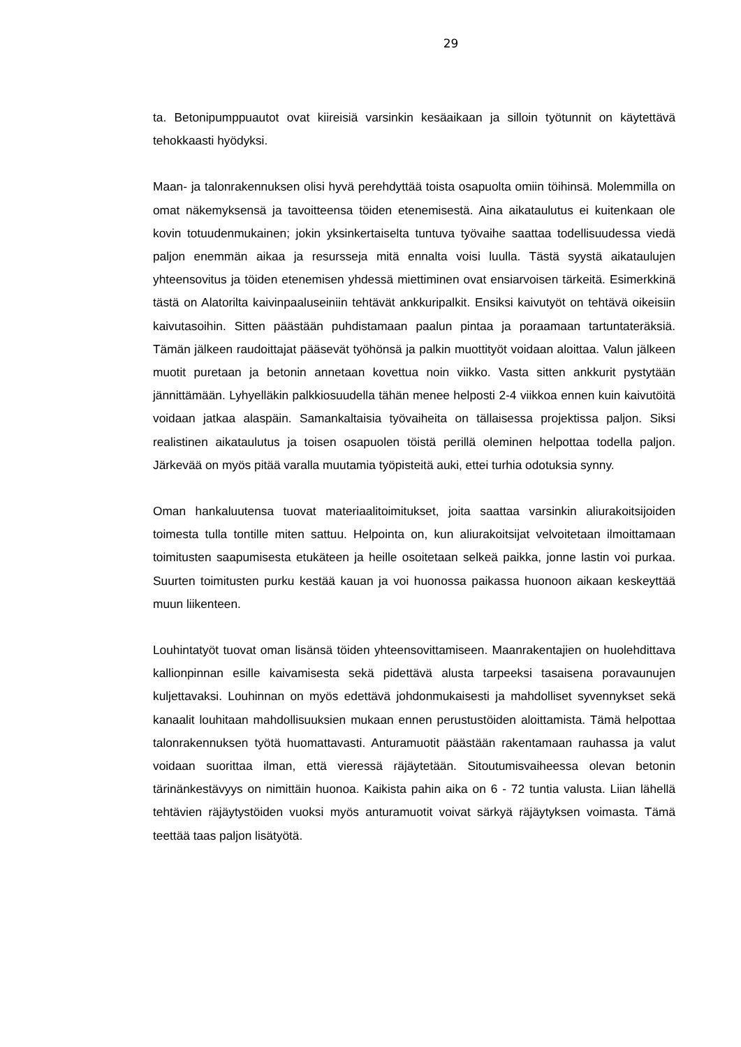29
ta. Betonipumppuautot ovat kiireisiä varsinkin kesäaikaan ja silloin työtunnit on käytettävä tehokkaasti hyödyksi.
Maan- ja talonrakennuksen olisi hyvä perehdyttää toista osapuolta omiin töihinsä. Molemmilla on omat näkemyksensä ja tavoitteensa töiden etenemisestä. Aina aikataulutus ei kuitenkaan ole kovin totuudenmukainen; jokin yksinkertaiselta tuntuva työvaihe saattaa todellisuudessa viedä paljon enemmän aikaa ja resursseja mitä ennalta voisi luulla. Tästä syystä aikataulujen yhteensovitus ja töiden etenemisen yhdessä miettiminen ovat ensiarvoisen tärkeitä. Esimerkkinä tästä on Alatorilta kaivinpaaluseiniin tehtävät ankkuripalkit. Ensiksi kaivutyöt on tehtävä oikeisiin kaivutasoihin. Sitten päästään puhdistamaan paalun pintaa ja poraamaan tartuntateräksiä. Tämän jälkeen raudoittajat pääsevät työhönsä ja palkin muottityöt voidaan aloittaa. Valun jälkeen muotit puretaan ja betonin annetaan kovettua noin viikko. Vasta sitten ankkurit pystytään jännittämään. Lyhyelläkin palkkiosuudella tähän menee helposti 2-4 viikkoa ennen kuin kaivutöitä voidaan jatkaa alaspäin. Samankaltaisia työvaiheita on tällaisessa projektissa paljon. Siksi realistinen aikataulutus ja toisen osapuolen töistä perillä oleminen helpottaa todella paljon. Järkevää on myös pitää varalla muutamia työpisteitä auki, ettei turhia odotuksia synny.
Oman hankaluutensa tuovat materiaalitoimitukset, joita saattaa varsinkin aliurakoitsijoiden toimesta tulla tontille miten sattuu. Helpointa on, kun aliurakoitsijat velvoitetaan ilmoittamaan toimitusten saapumisesta etukäteen ja heille osoitetaan selkeä paikka, jonne lastin voi purkaa. Suurten toimitusten purku kestää kauan ja voi huonossa paikassa huonoon aikaan keskeyttää muun liikenteen.
Louhintatyöt tuovat oman lisänsä töiden yhteensovittamiseen. Maanrakentajien on huolehdittava kallionpinnan esille kaivamisesta sekä pidettävä alusta tarpeeksi tasaisena poravaunujen kuljettavaksi. Louhinnan on myös edettävä johdonmukaisesti ja mahdolliset syvennykset sekä kanaalit louhitaan mahdollisuuksien mukaan ennen perustustöiden aloittamista. Tämä helpottaa talonrakennuksen työtä huomattavasti. Anturamuotit päästään rakentamaan rauhassa ja valut voidaan suorittaa ilman, että vieressä räjäytetään. Sitoutumisvaiheessa olevan betonin tärinänkestävyys on nimittäin huonoa. Kaikista pahin aika on 6 - 72 tuntia valusta. Liian lähellä tehtävien räjäytystöiden vuoksi myös anturamuotit voivat särkyä räjäytyksen voimasta. Tämä teettää taas paljon lisätyötä.